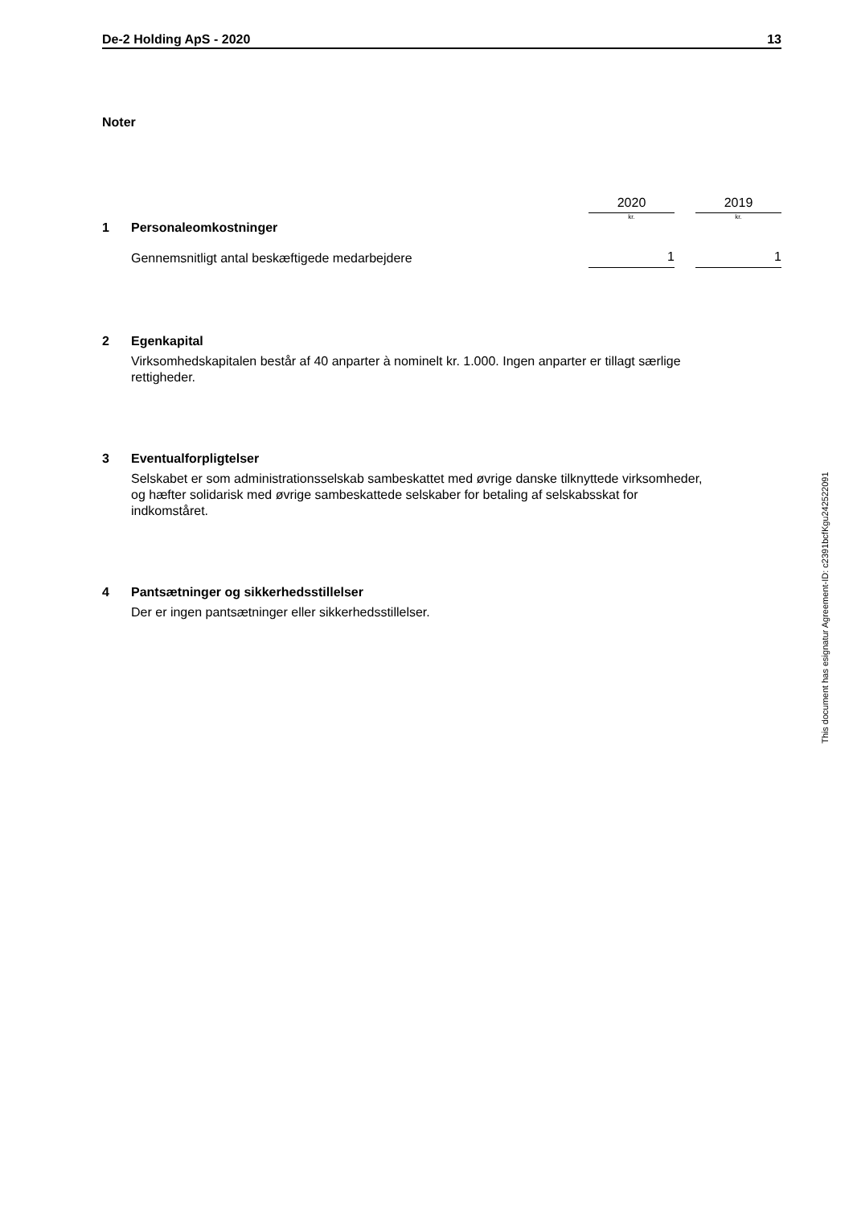De-2 Holding ApS - 2020 13
Noter
| | | 2020 | | 2019 |
| | | kr. | | kr. |
| 1 | Personaleomkostninger | | | |
| | Gennemsnitligt antal beskæftigede medarbejdere | 1 | | 1 |
2 Egenkapital
Virksomhedskapitalen består af 40 anparter à nominelt kr. 1.000. Ingen anparter er tillagt særlige
rettigheder.
3 Eventualforpligtelser
Selskabet er som administrationsselskab sambeskattet med øvrige danske tilknyttede virksomheder,
og hæfter solidarisk med øvrige sambeskattede selskaber for betaling af selskabsskat for
indkomståret.
4 Pantsætninger og sikkerhedsstillelser
Der er ingen pantsætninger eller sikkerhedsstillelser.
This document has esignatur Agreement-ID: c2391bcfKgu242522091